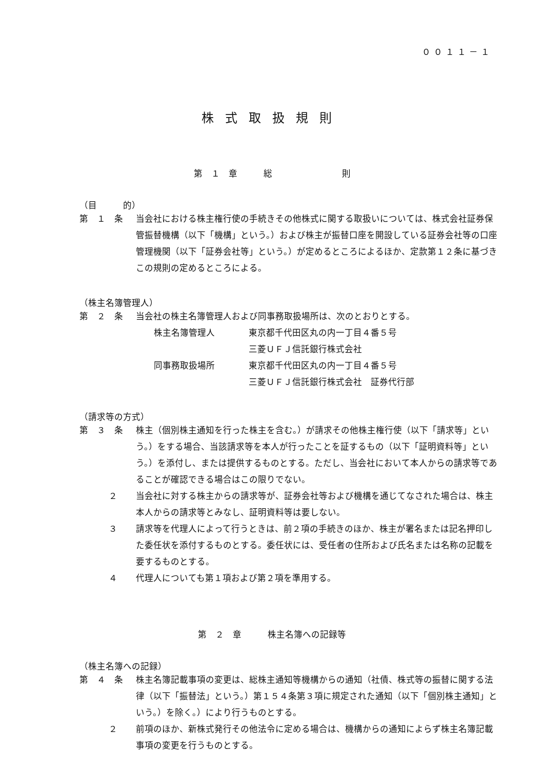００１１－１
株式取扱規則
第　１　章　　　総　　　　　　　　則
（目　　　的）
第　１　条 当会社における株主権行使の手続きその他株式に関する取扱いについては、株式会社証券保管振替機構（以下「機構」という。）および株主が振替口座を開設している証券会社等の口座管理機関（以下「証券会社等」という。）が定めるところによるほか、定款第１２条に基づきこの規則の定めるところによる。
（株主名簿管理人）
第　２　条 当会社の株主名簿管理人および同事務取扱場所は、次のとおりとする。
| 株主名簿管理人 | 東京都千代田区丸の内一丁目４番５号 三菱ＵＦＪ信託銀行株式会社 |
| 同事務取扱場所 | 東京都千代田区丸の内一丁目４番５号 三菱ＵＦＪ信託銀行株式会社 証券代行部 |
（請求等の方式）
第　３　条 株主（個別株主通知を行った株主を含む。）が請求その他株主権行使（以下「請求等」という。）をする場合、当該請求等を本人が行ったことを証するもの（以下「証明資料等」という。）を添付し、または提供するものとする。ただし、当会社において本人からの請求等であることが確認できる場合はこの限りでない。
２ 当会社に対する株主からの請求等が、証券会社等および機構を通じてなされた場合は、株主本人からの請求等とみなし、証明資料等は要しない。
３ 請求等を代理人によって行うときは、前２項の手続きのほか、株主が署名または記名押印した委任状を添付するものとする。委任状には、受任者の住所および氏名または名称の記載を要するものとする。
４ 代理人についても第１項および第２項を準用する。
第　２　章　　　株主名簿への記録等
（株主名簿への記録）
第　４　条 株主名簿記載事項の変更は、総株主通知等機構からの通知（社債、株式等の振替に関する法律（以下「振替法」という。）第１５４条第３項に規定された通知（以下「個別株主通知」という。）を除く。）により行うものとする。
２ 前項のほか、新株式発行その他法令に定める場合は、機構からの通知によらず株主名簿記載事項の変更を行うものとする。